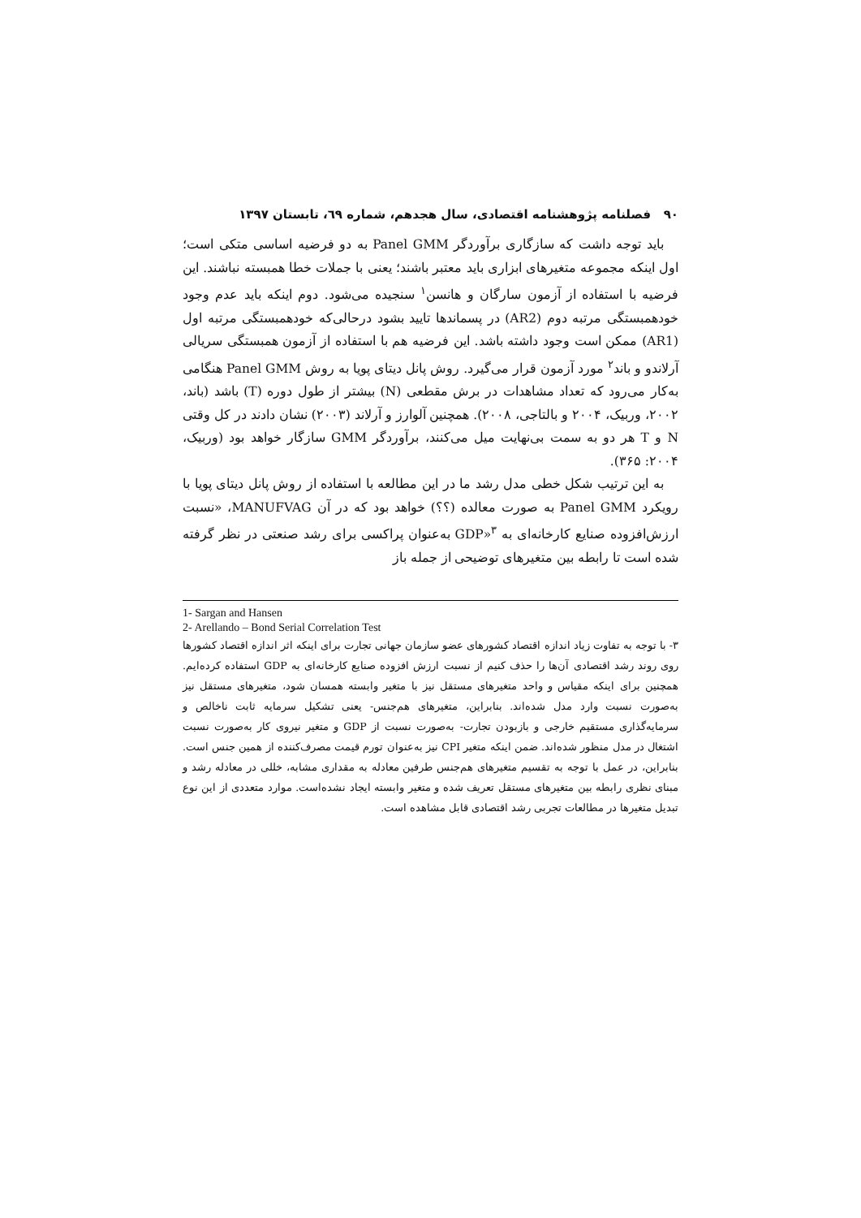۹۰ فصلنامه پژوهشنامه اقتصادی، سال هجدهم، شماره ٦٩، تابستان ۱۳۹۷
باید توجه داشت که سازگاری برآوردگر Panel GMM به دو فرضیه اساسی متکی است؛ اول اینکه مجموعه متغیرهای ابزاری باید معتبر باشند؛ یعنی با جملات خطا همبسته نباشند. این فرضیه با استفاده از آزمون سارگان و هانسن<sup>۱</sup> سنجیده می‌شود. دوم اینکه باید عدم وجود خودهمبستگی مرتبه دوم (AR2) در پسماندها تایید بشود درحالی‌که خودهمبستگی مرتبه اول (AR1) ممکن است وجود داشته باشد. این فرضیه هم با استفاده از آزمون همبستگی سریالی آرلاندو و باند<sup>۲</sup> مورد آزمون قرار می‌گیرد. روش پانل دیتای پویا به روش Panel GMM هنگامی به‌کار می‌رود که تعداد مشاهدات در برش مقطعی (N) بیشتر از طول دوره (T) باشد (باند، ۲۰۰۲، وربیک، ۲۰۰۴ و بالتاجی، ۲۰۰۸). همچنین آلوارز و آرلاند (۲۰۰۳) نشان دادند در کل وقتی N و T هر دو به سمت بی‌نهایت میل می‌کنند، برآوردگر GMM سازگار خواهد بود (وربیک، ۲۰۰۴: ۳۶۵).
به این ترتیب شکل خطی مدل رشد ما در این مطالعه با استفاده از روش پانل دیتای پویا با رویکرد Panel GMM به صورت معالده (؟؟) خواهد بود که در آن MANUFVAG، «نسبت ارزش‌افزوده صنایع کارخانه‌ای به GDP»<sup>۳</sup> به‌عنوان پراکسی برای رشد صنعتی در نظر گرفته شده است تا رابطه بین متغیرهای توضیحی از جمله باز
1- Sargan and Hansen
2- Arellando – Bond Serial Correlation Test
۳- با توجه به تفاوت زیاد اندازه اقتصاد کشورهای عضو سازمان جهانی تجارت برای اینکه اثر اندازه اقتصاد کشورها روی روند رشد اقتصادی آن‌ها را حذف کنیم از نسبت ارزش افزوده صنایع کارخانه‌ای به GDP استفاده کرده‌ایم. همچنین برای اینکه مقیاس و واحد متغیرهای مستقل نیز با متغیر وابسته همسان شود، متغیرهای مستقل نیز به‌صورت نسبت وارد مدل شده‌اند. بنابراین، متغیرهای هم‌جنس- یعنی تشکیل سرمایه ثابت ناخالص و سرمایه‌گذاری مستقیم خارجی و بازبودن تجارت- به‌صورت نسبت از GDP و متغیر نیروی کار به‌صورت نسبت اشتغال در مدل منظور شده‌اند. ضمن اینکه متغیر CPI نیز به‌عنوان تورم قیمت مصرف‌کننده از همین جنس است. بنابراین، در عمل با توجه به تقسیم متغیرهای هم‌جنس طرفین معادله به مقداری مشابه، خللی در معادله رشد و مبنای نظری رابطه بین متغیرهای مستقل تعریف شده و متغیر وابسته ایجاد نشده‌است. موارد متعددی از این نوع تبدیل متغیرها در مطالعات تجربی رشد اقتصادی قابل مشاهده است.